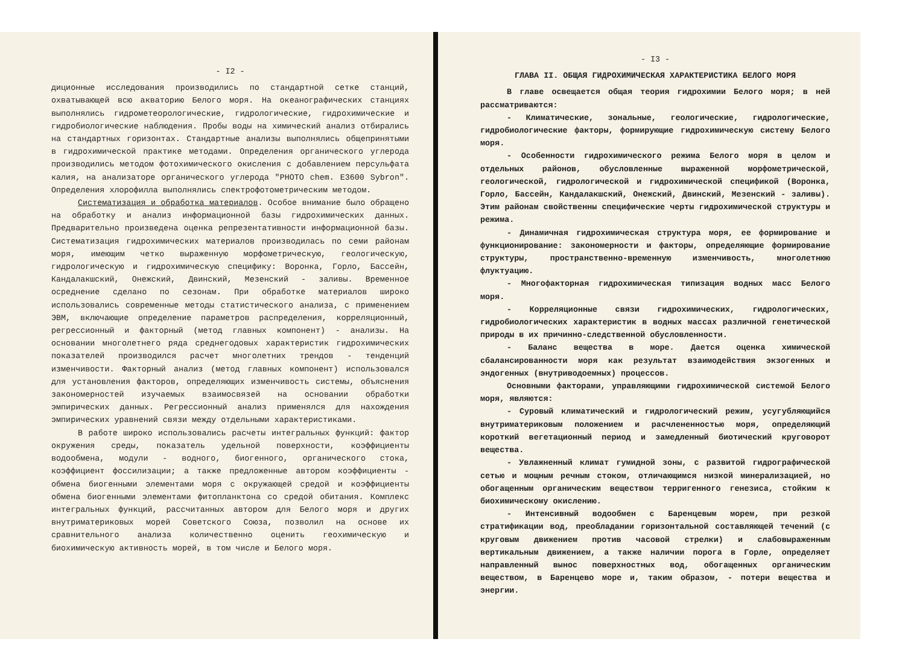- I2 -
диционные исследования производились по стандартной сетке станций, охватывающей всю акваторию Белого моря. На океанографических станциях выполнялись гидрометеорологические, гидрологические, гидрохимические и гидробиологические наблюдения. Пробы воды на химический анализ отбирались на стандартных горизонтах. Стандартные анализы выполнялись общепринятыми в гидрохимической практике методами. Определения органического углерода производились методом фотохимического окисления с добавлением персульфата калия, на анализаторе органического углерода "PHOTO chem. E3600 Sybron". Определения хлорофилла выполнялись спектрофотометрическим методом.
Систематизация и обработка материалов. Особое внимание было обращено на обработку и анализ информационной базы гидрохимических данных. Предварительно произведена оценка репрезентативности информационной базы. Систематизация гидрохимических материалов производилась по семи районам моря, имеющим четко выраженную морфометрическую, геологическую, гидрологическую и гидрохимическую специфику: Воронка, Горло, Бассейн, Кандалакшский, Онежский, Двинский, Мезенский - заливы. Временное осреднение сделано по сезонам. При обработке материалов широко использовались современные методы статистического анализа, с применением ЭВМ, включающие определение параметров распределения, корреляционный, регрессионный и факторный (метод главных компонент) - анализы. На основании многолетнего ряда среднегодовых характеристик гидрохимических показателей производился расчет многолетних трендов - тенденций изменчивости. Факторный анализ (метод главных компонент) использовался для установления факторов, определяющих изменчивость системы, объяснения закономерностей изучаемых взаимосвязей на основании обработки эмпирических данных. Регрессионный анализ применялся для нахождения эмпирических уравнений связи между отдельными характеристиками.
В работе широко использовались расчеты интегральных функций: фактор окружения среды, показатель удельной поверхности, коэффициенты водообмена, модули - водного, биогенного, органического стока, коэффициент фоссилизации; а также предложенные автором коэффициенты - обмена биогенными элементами моря с окружающей средой и коэффициенты обмена биогенными элементами фитопланктона со средой обитания. Комплекс интегральных функций, рассчитанных автором для Белого моря и других внутриматериковых морей Советского Союза, позволил на основе их сравнительного анализа количественно оценить геохимическую и биохимическую активность морей, в том числе и Белого моря.
- I3 -
ГЛАВА II. ОБЩАЯ ГИДРОХИМИЧЕСКАЯ ХАРАКТЕРИСТИКА БЕЛОГО МОРЯ
В главе освещается общая теория гидрохимии Белого моря; в ней рассматриваются:
- Климатические, зональные, геологические, гидрологические, гидробиологические факторы, формирующие гидрохимическую систему Белого моря.
- Особенности гидрохимического режима Белого моря в целом и отдельных районов, обусловленные выраженной морфометрической, геологической, гидрологической и гидрохимической спецификой (Воронка, Горло, Бассейн, Кандалакшский, Онежский, Двинский, Мезенский - заливы). Этим районам свойственны специфические черты гидрохимической структуры и режима.
- Динамичная гидрохимическая структура моря, ее формирование и функционирование: закономерности и факторы, определяющие формирование структуры, пространственно-временную изменчивость, многолетнюю флуктуацию.
- Многофакторная гидрохимическая типизация водных масс Белого моря.
- Корреляционные связи гидрохимических, гидрологических, гидробиологических характеристик в водных массах различной генетической природы в их причинно-следственной обусловленности.
- Баланс вещества в море. Дается оценка химической сбалансированности моря как результат взаимодействия экзогенных и эндогенных (внутриводоемных) процессов.
Основными факторами, управляющими гидрохимической системой Белого моря, являются:
- Суровый климатический и гидрологический режим, усугубляющийся внутриматериковым положением и расчлененностью моря, определяющий короткий вегетационный период и замедленный биотический круговорот вещества.
- Увлажненный климат гумидной зоны, с развитой гидрографической сетью и мощным речным стоком, отличающимся низкой минерализацией, но обогащенным органическим веществом терригенного генезиса, стойким к биохимическому окислению.
- Интенсивный водообмен с Баренцевым морем, при резкой стратификации вод, преобладании горизонтальной составляющей течений (с круговым движением против часовой стрелки) и слабовыраженным вертикальным движением, а также наличии порога в Горле, определяет направленный вынос поверхностных вод, обогащенных органическим веществом, в Баренцево море и, таким образом, - потери вещества и энергии.